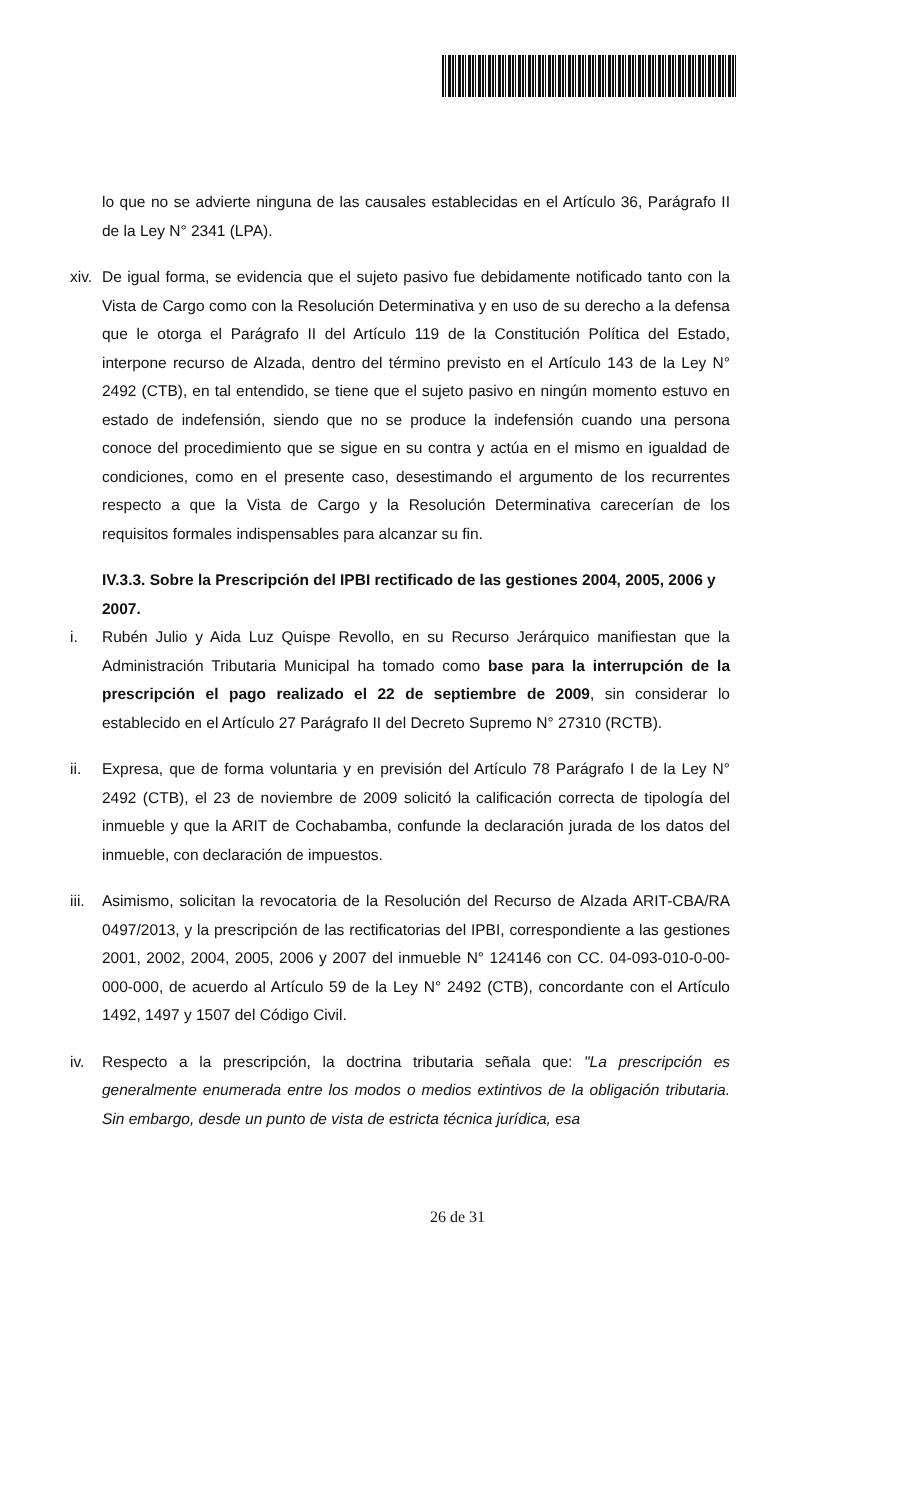lo que no se advierte ninguna de las causales establecidas en el Artículo 36, Parágrafo II de la Ley N° 2341 (LPA).
xiv. De igual forma, se evidencia que el sujeto pasivo fue debidamente notificado tanto con la Vista de Cargo como con la Resolución Determinativa y en uso de su derecho a la defensa que le otorga el Parágrafo II del Artículo 119 de la Constitución Política del Estado, interpone recurso de Alzada, dentro del término previsto en el Artículo 143 de la Ley N° 2492 (CTB), en tal entendido, se tiene que el sujeto pasivo en ningún momento estuvo en estado de indefensión, siendo que no se produce la indefensión cuando una persona conoce del procedimiento que se sigue en su contra y actúa en el mismo en igualdad de condiciones, como en el presente caso, desestimando el argumento de los recurrentes respecto a que la Vista de Cargo y la Resolución Determinativa carecerían de los requisitos formales indispensables para alcanzar su fin.
IV.3.3. Sobre la Prescripción del IPBI rectificado de las gestiones 2004, 2005, 2006 y 2007.
i. Rubén Julio y Aida Luz Quispe Revollo, en su Recurso Jerárquico manifiestan que la Administración Tributaria Municipal ha tomado como base para la interrupción de la prescripción el pago realizado el 22 de septiembre de 2009, sin considerar lo establecido en el Artículo 27 Parágrafo II del Decreto Supremo N° 27310 (RCTB).
ii. Expresa, que de forma voluntaria y en previsión del Artículo 78 Parágrafo I de la Ley N° 2492 (CTB), el 23 de noviembre de 2009 solicitó la calificación correcta de tipología del inmueble y que la ARIT de Cochabamba, confunde la declaración jurada de los datos del inmueble, con declaración de impuestos.
iii. Asimismo, solicitan la revocatoria de la Resolución del Recurso de Alzada ARIT-CBA/RA 0497/2013, y la prescripción de las rectificatorias del IPBI, correspondiente a las gestiones 2001, 2002, 2004, 2005, 2006 y 2007 del inmueble N° 124146 con CC. 04-093-010-0-00-000-000, de acuerdo al Artículo 59 de la Ley N° 2492 (CTB), concordante con el Artículo 1492, 1497 y 1507 del Código Civil.
iv. Respecto a la prescripción, la doctrina tributaria señala que: "La prescripción es generalmente enumerada entre los modos o medios extintivos de la obligación tributaria. Sin embargo, desde un punto de vista de estricta técnica jurídica, esa
26 de 31